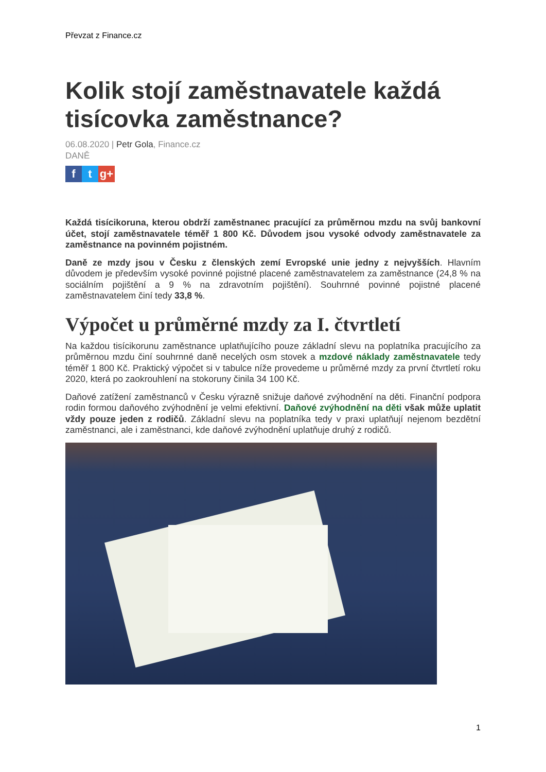Převzat z Finance.cz
Kolik stojí zaměstnavatele každá tisícovka zaměstnance?
06.08.2020 | Petr Gola, Finance.cz
DANĚ
ft g+
Každá tisícikoruna, kterou obdrží zaměstnanec pracující za průměrnou mzdu na svůj bankovní účet, stojí zaměstnavatele téměř 1 800 Kč. Důvodem jsou vysoké odvody zaměstnavatele za zaměstnance na povinném pojistném.
Daně ze mzdy jsou v Česku z členských zemí Evropské unie jedny z nejvyšších. Hlavním důvodem je především vysoké povinné pojistné placené zaměstnavatelem za zaměstnance (24,8 % na sociálním pojištění a 9 % na zdravotním pojištění). Souhrnné povinné pojistné placené zaměstnavatelem činí tedy 33,8 %.
Výpočet u průměrné mzdy za I. čtvrtletí
Na každou tisícikorunu zaměstnance uplatňujícího pouze základní slevu na poplatníka pracujícího za průměrnou mzdu činí souhrnné daně necelých osm stovek a mzdové náklady zaměstnavatele tedy téměř 1 800 Kč. Praktický výpočet si v tabulce níže provedeme u průměrné mzdy za první čtvrtletí roku 2020, která po zaokrouhlení na stokoruny činila 34 100 Kč.
Daňové zatížení zaměstnanců v Česku výrazně snižuje daňové zvýhodnění na děti. Finanční podpora rodin formou daňového zvýhodnění je velmi efektivní. Daňové zvýhodnění na děti však může uplatit vždy pouze jeden z rodičů. Základní slevu na poplatníka tedy v praxi uplatňují nejenom bezdětní zaměstnanci, ale i zaměstnanci, kde daňové zvýhodnění uplatňuje druhý z rodičů.
1